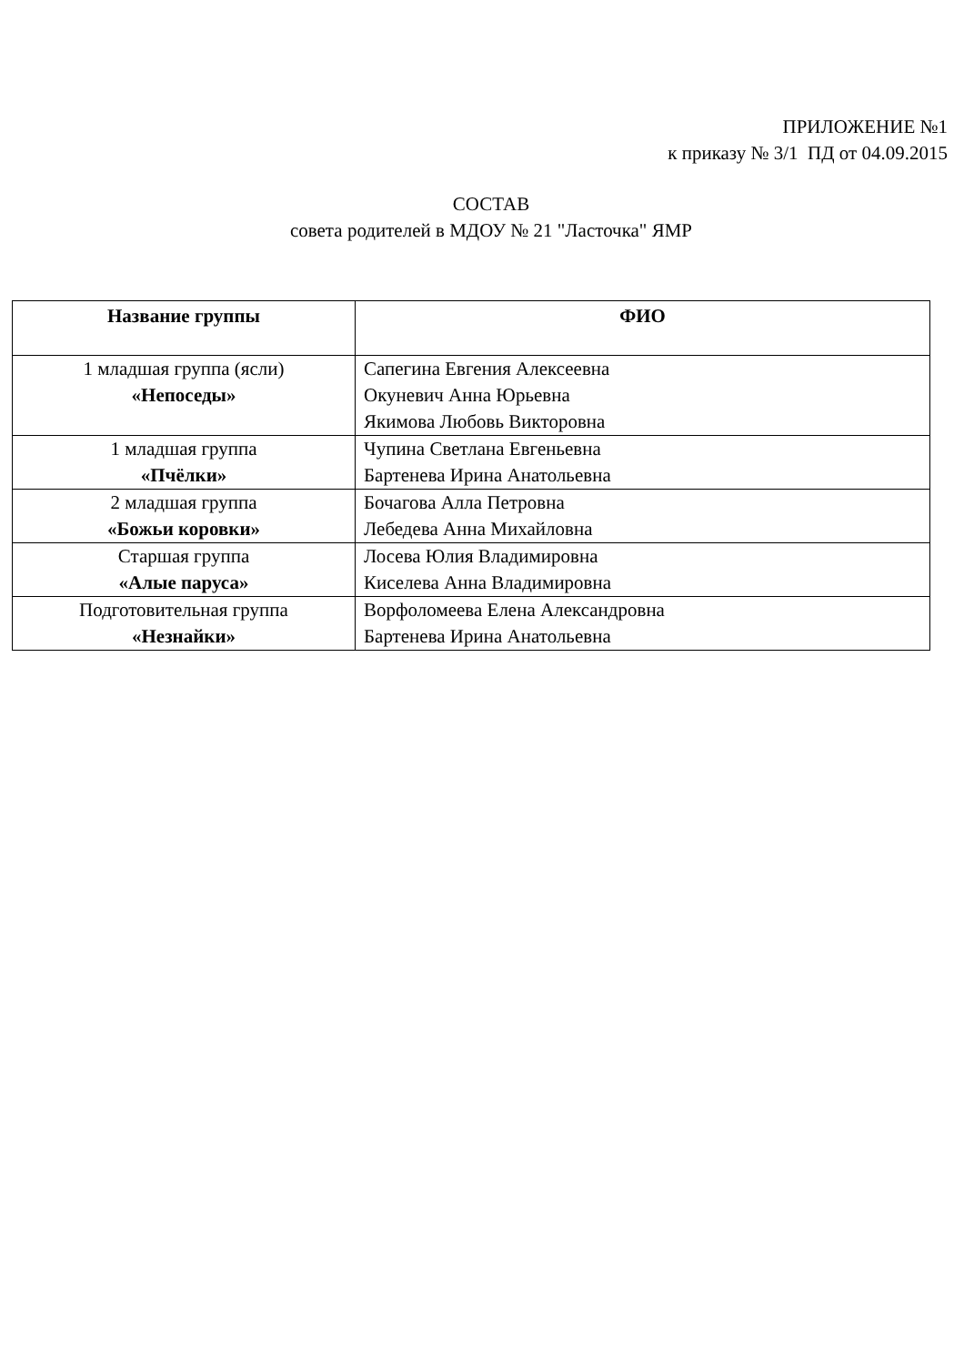ПРИЛОЖЕНИЕ №1
к приказу № 3/1 ПД от 04.09.2015
СОСТАВ
совета родителей в МДОУ № 21 "Ласточка" ЯМР
| Название группы | ФИО |
| --- | --- |
| 1 младшая группа (ясли) «Непоседы» | Сапегина Евгения Алексеевна Окуневич Анна Юрьевна Якимова Любовь Викторовна |
| 1 младшая группа «Пчёлки» | Чупина Светлана Евгеньевна Бартенева Ирина Анатольевна |
| 2 младшая группа «Божьи коровки» | Бочагова Алла Петровна Лебедева Анна Михайловна |
| Старшая группа «Алые паруса» | Лосева Юлия Владимировна Киселева Анна Владимировна |
| Подготовительная группа «Незнайки» | Ворфоломеева Елена Александровна Бартенева Ирина Анатольевна |